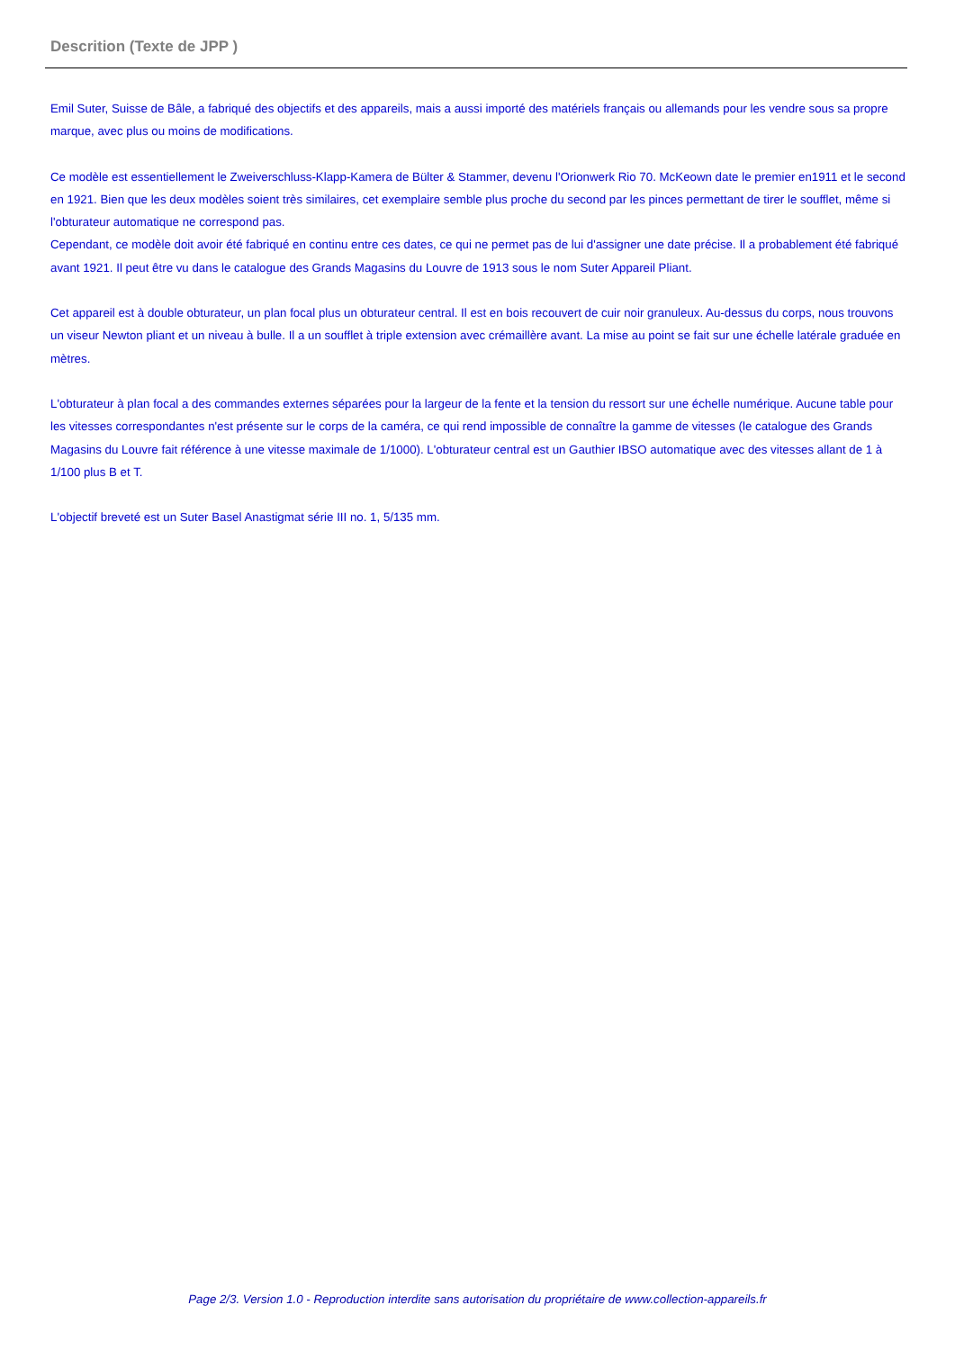Descrition (Texte de JPP )
Emil Suter, Suisse de Bâle, a fabriqué des objectifs et des appareils, mais a aussi importé des matériels français ou allemands pour les vendre sous sa propre marque, avec plus ou moins de modifications.
Ce modèle est essentiellement le Zweiverschluss-Klapp-Kamera de Bülter & Stammer, devenu l'Orionwerk Rio 70. McKeown date le premier en1911 et le second en 1921. Bien que les deux modèles soient très similaires, cet exemplaire semble plus proche du second par les pinces permettant de tirer le soufflet, même si l'obturateur automatique ne correspond pas.
Cependant, ce modèle doit avoir été fabriqué en continu entre ces dates, ce qui ne permet pas de lui d'assigner une date précise. Il a probablement été fabriqué avant 1921. Il peut être vu dans le catalogue des Grands Magasins du Louvre de 1913 sous le nom Suter Appareil Pliant.
Cet appareil est à double obturateur, un plan focal plus un obturateur central. Il est en bois recouvert de cuir noir granuleux. Au-dessus du corps, nous trouvons un viseur Newton pliant et un niveau à bulle. Il a un soufflet à triple extension avec crémaillère avant. La mise au point se fait sur une échelle latérale graduée en mètres.
L'obturateur à plan focal a des commandes externes séparées pour la largeur de la fente et la tension du ressort sur une échelle numérique. Aucune table pour les vitesses correspondantes n'est présente sur le corps de la caméra, ce qui rend impossible de connaître la gamme de vitesses (le catalogue des Grands Magasins du Louvre fait référence à une vitesse maximale de 1/1000). L'obturateur central est un Gauthier IBSO automatique avec des vitesses allant de 1 à 1/100 plus B et T.
L'objectif breveté est un Suter Basel Anastigmat série III no. 1, 5/135 mm.
Page 2/3. Version 1.0 - Reproduction interdite sans autorisation du propriétaire de www.collection-appareils.fr